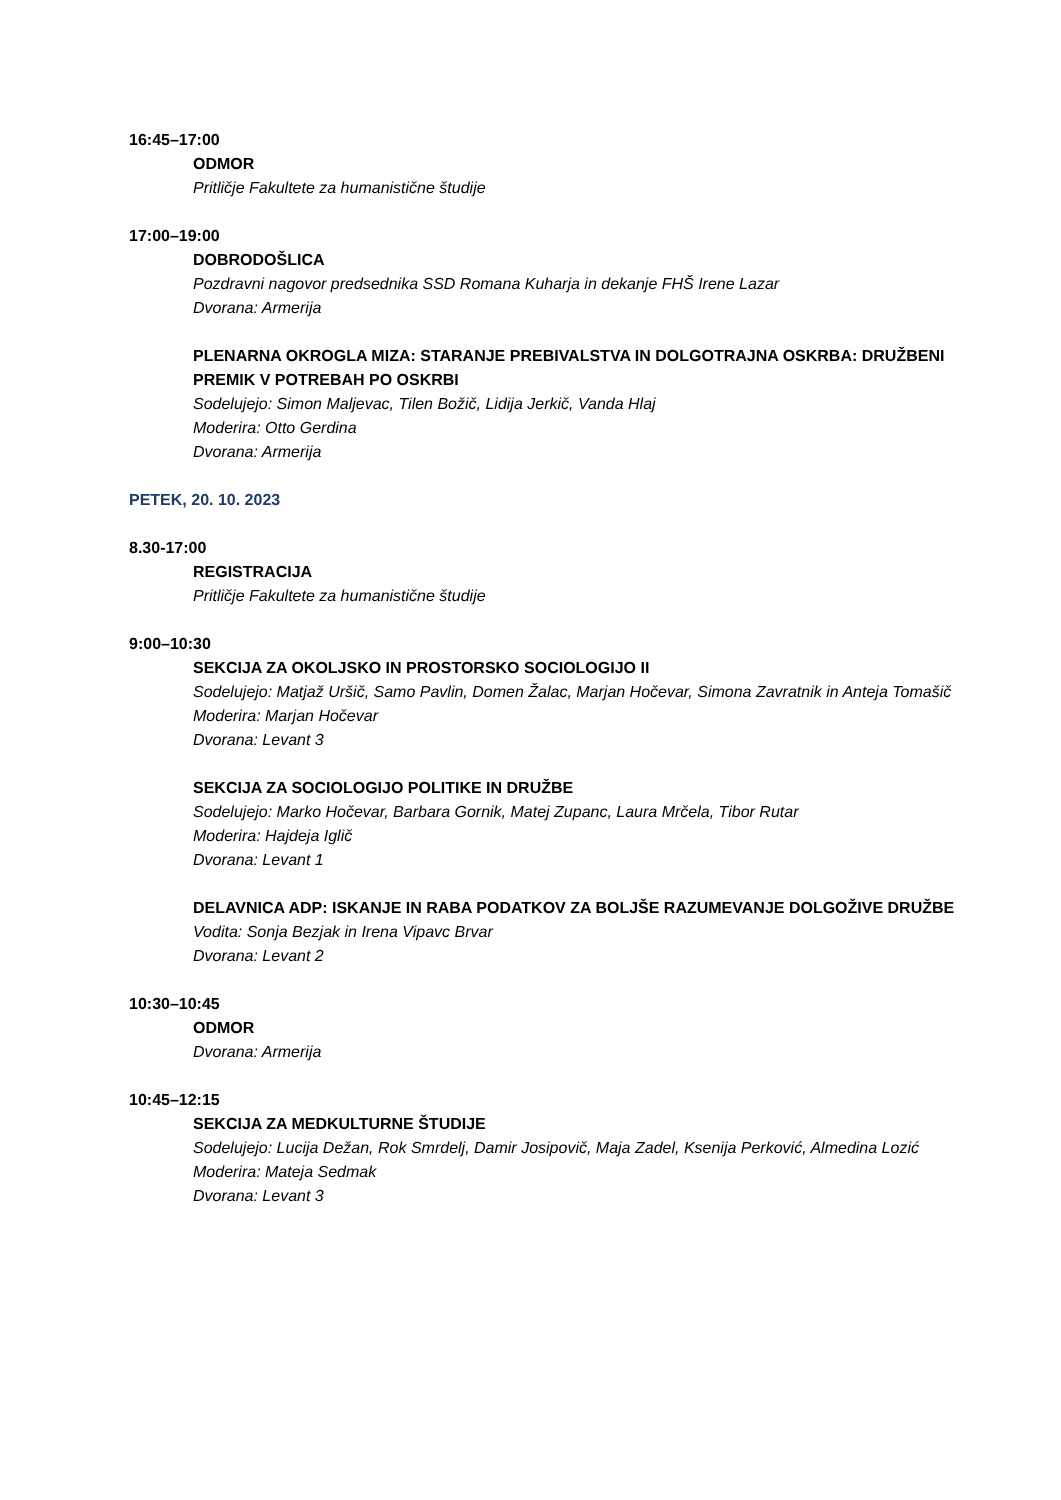16:45–17:00
ODMOR
Pritličje Fakultete za humanistične študije
17:00–19:00
DOBRODOŠLICA
Pozdravni nagovor predsednika SSD Romana Kuharja in dekanje FHŠ Irene Lazar
Dvorana: Armerija
PLENARNA OKROGLA MIZA: STARANJE PREBIVALSTVA IN DOLGOTRAJNA OSKRBA: DRUŽBENI PREMIK V POTREBAH PO OSKRBI
Sodelujejo: Simon Maljevac, Tilen Božič, Lidija Jerkič, Vanda Hlaj
Moderira: Otto Gerdina
Dvorana: Armerija
PETEK, 20. 10. 2023
8.30-17:00
REGISTRACIJA
Pritličje Fakultete za humanistične študije
9:00–10:30
SEKCIJA ZA OKOLJSKO IN PROSTORSKO SOCIOLOGIJO II
Sodelujejo: Matjaž Uršič, Samo Pavlin, Domen Žalac, Marjan Hočevar, Simona Zavratnik in Anteja Tomašič
Moderira: Marjan Hočevar
Dvorana: Levant 3
SEKCIJA ZA SOCIOLOGIJO POLITIKE IN DRUŽBE
Sodelujejo: Marko Hočevar, Barbara Gornik, Matej Zupanc, Laura Mrčela, Tibor Rutar
Moderira: Hajdeja Iglič
Dvorana: Levant 1
DELAVNICA ADP: ISKANJE IN RABA PODATKOV ZA BOLJŠE RAZUMEVANJE DOLGOŽIVE DRUŽBE
Vodita: Sonja Bezjak in Irena Vipavc Brvar
Dvorana: Levant 2
10:30–10:45
ODMOR
Dvorana: Armerija
10:45–12:15
SEKCIJA ZA MEDKULTURNE ŠTUDIJE
Sodelujejo: Lucija Dežan, Rok Smrdelj, Damir Josipovič, Maja Zadel, Ksenija Perković, Almedina Lozić
Moderira: Mateja Sedmak
Dvorana: Levant 3